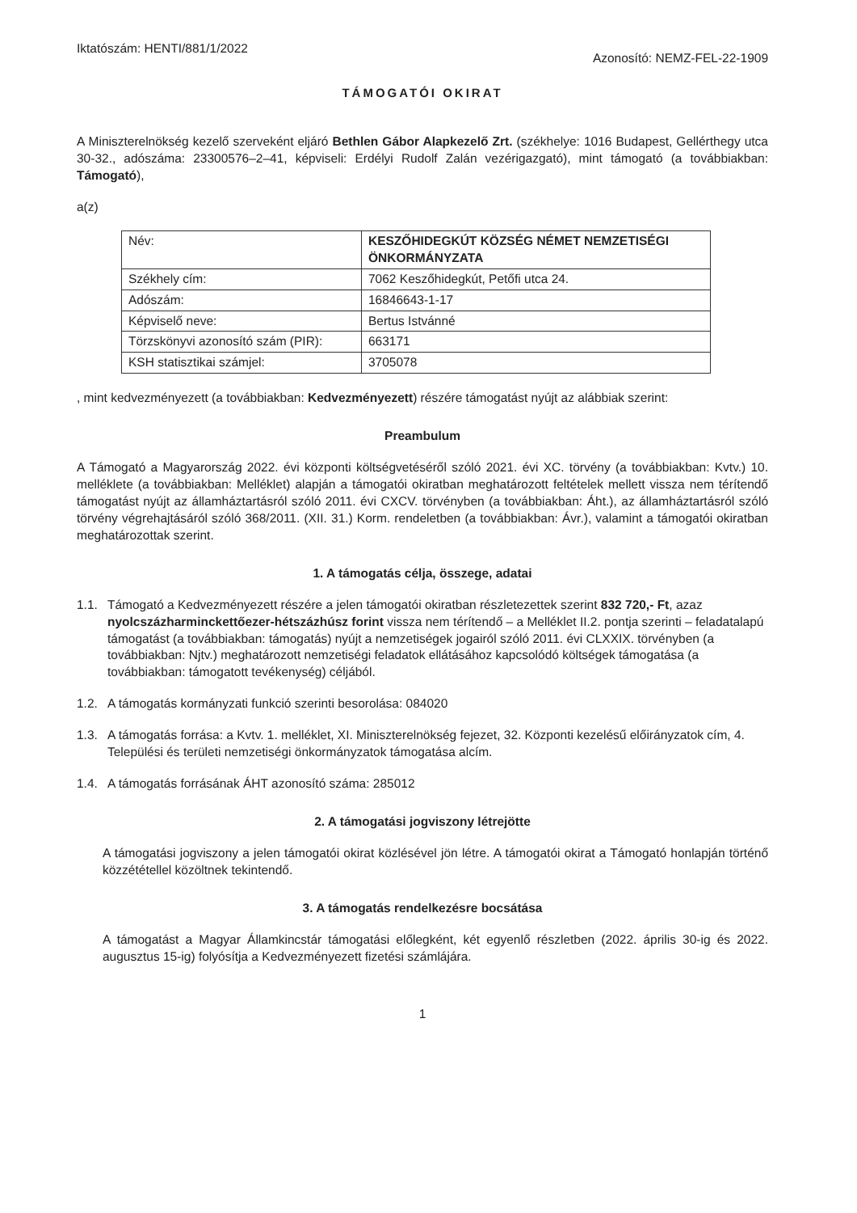Iktatószám: HENTI/881/1/2022
Azonosító: NEMZ-FEL-22-1909
TÁMOGATÓI OKIRAT
A Miniszterelnökség kezelő szerveként eljáró Bethlen Gábor Alapkezelő Zrt. (székhelye: 1016 Budapest, Gellérthegy utca 30-32., adószáma: 23300576–2–41, képviseli: Erdélyi Rudolf Zalán vezérigazgató), mint támogató (a továbbiakban: Támogató),
a(z)
| Név: | KESZŐHIDEGKÚT KÖZSÉG NÉMET NEMZETISÉGI ÖNKORMÁNYZATA |
| Székhely cím: | 7062 Keszőhidegkút, Petőfi utca 24. |
| Adószám: | 16846643-1-17 |
| Képviselő neve: | Bertus Istvánné |
| Törzskönyvi azonosító szám (PIR): | 663171 |
| KSH statisztikai számjel: | 3705078 |
, mint kedvezményezett (a továbbiakban: Kedvezményezett) részére támogatást nyújt az alábbiak szerint:
Preambulum
A Támogató a Magyarország 2022. évi központi költségvetéséről szóló 2021. évi XC. törvény (a továbbiakban: Kvtv.) 10. melléklete (a továbbiakban: Melléklet) alapján a támogatói okiratban meghatározott feltételek mellett vissza nem térítendő támogatást nyújt az államháztartásról szóló 2011. évi CXCV. törvényben (a továbbiakban: Áht.), az államháztartásról szóló törvény végrehajtásáról szóló 368/2011. (XII. 31.) Korm. rendeletben (a továbbiakban: Ávr.), valamint a támogatói okiratban meghatározottak szerint.
1. A támogatás célja, összege, adatai
1.1. Támogató a Kedvezményezett részére a jelen támogatói okiratban részletezettek szerint 832 720,- Ft, azaz nyolcszázharminckettőezer-hétszázhúsz forint vissza nem térítendő – a Melléklet II.2. pontja szerinti – feladatalapú támogatást (a továbbiakban: támogatás) nyújt a nemzetiségek jogairól szóló 2011. évi CLXXIX. törvényben (a továbbiakban: Njtv.) meghatározott nemzetiségi feladatok ellátásához kapcsolódó költségek támogatása (a továbbiakban: támogatott tevékenység) céljából.
1.2. A támogatás kormányzati funkció szerinti besorolása: 084020
1.3. A támogatás forrása: a Kvtv. 1. melléklet, XI. Miniszterelnökség fejezet, 32. Központi kezelésű előirányzatok cím, 4. Települési és területi nemzetiségi önkormányzatok támogatása alcím.
1.4. A támogatás forrásának ÁHT azonosító száma: 285012
2. A támogatási jogviszony létrejötte
A támogatási jogviszony a jelen támogatói okirat közlésével jön létre. A támogatói okirat a Támogató honlapján történő közzététellel közöltnek tekintendő.
3. A támogatás rendelkezésre bocsátása
A támogatást a Magyar Államkincstár támogatási előlegként, két egyenlő részletben (2022. április 30-ig és 2022. augusztus 15-ig) folyósítja a Kedvezményezett fizetési számlájára.
1